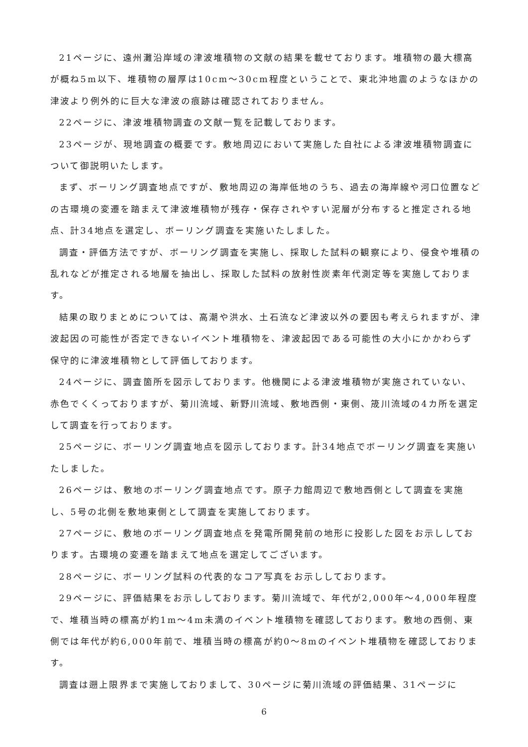21ページに、遠州灘沿岸域の津波堆積物の文献の結果を載せております。堆積物の最大標高が概ね5m以下、堆積物の層厚は10cm～30cm程度ということで、東北沖地震のようなほかの津波より例外的に巨大な津波の痕跡は確認されておりません。
22ページに、津波堆積物調査の文献一覧を記載しております。
23ページが、現地調査の概要です。敷地周辺において実施した自社による津波堆積物調査について御説明いたします。
まず、ボーリング調査地点ですが、敷地周辺の海岸低地のうち、過去の海岸線や河口位置などの古環境の変遷を踏まえて津波堆積物が残存・保存されやすい泥層が分布すると推定される地点、計34地点を選定し、ボーリング調査を実施いたしました。
調査・評価方法ですが、ボーリング調査を実施し、採取した試料の観察により、侵食や堆積の乱れなどが推定される地層を抽出し、採取した試料の放射性炭素年代測定等を実施しております。
結果の取りまとめについては、高潮や洪水、土石流など津波以外の要因も考えられますが、津波起因の可能性が否定できないイベント堆積物を、津波起因である可能性の大小にかかわらず保守的に津波堆積物として評価しております。
24ページに、調査箇所を図示しております。他機関による津波堆積物が実施されていない、赤色でくくっておりますが、菊川流域、新野川流域、敷地西側・東側、筬川流域の4カ所を選定して調査を行っております。
25ページに、ボーリング調査地点を図示しております。計34地点でボーリング調査を実施いたしました。
26ページは、敷地のボーリング調査地点です。原子力館周辺で敷地西側として調査を実施し、5号の北側を敷地東側として調査を実施しております。
27ページに、敷地のボーリング調査地点を発電所開発前の地形に投影した図をお示ししております。古環境の変遷を踏まえて地点を選定してございます。
28ページに、ボーリング試料の代表的なコア写真をお示ししております。
29ページに、評価結果をお示ししております。菊川流域で、年代が2,000年～4,000年程度で、堆積当時の標高が約1m～4m未満のイベント堆積物を確認しております。敷地の西側、東側では年代が約6,000年前で、堆積当時の標高が約0～8mのイベント堆積物を確認しております。
調査は遡上限界まで実施しておりまして、30ページに菊川流域の評価結果、31ページに
6